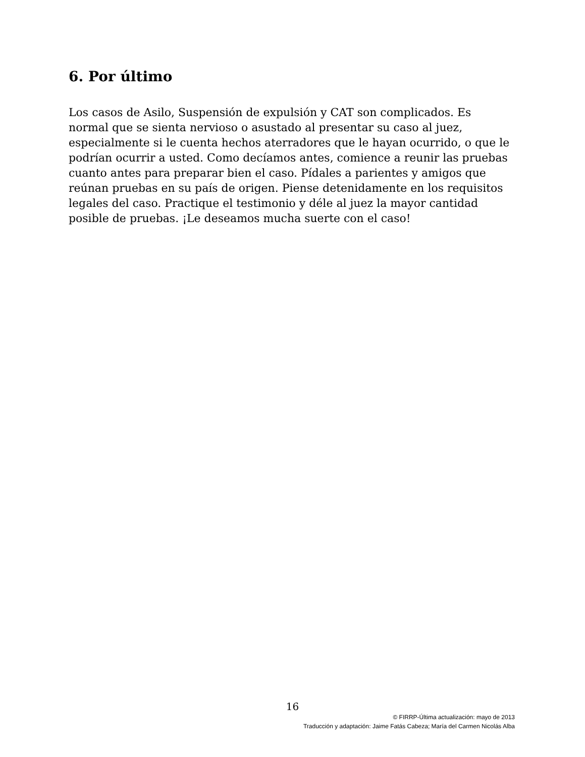6. Por último
Los casos de Asilo, Suspensión de expulsión y CAT son complicados. Es normal que se sienta nervioso o asustado al presentar su caso al juez, especialmente si le cuenta hechos aterradores que le hayan ocurrido, o que le podrían ocurrir a usted. Como decíamos antes, comience a reunir las pruebas cuanto antes para preparar bien el caso. Pídales a parientes y amigos que reúnan pruebas en su país de origen. Piense detenidamente en los requisitos legales del caso. Practique el testimonio y déle al juez la mayor cantidad posible de pruebas. ¡Le deseamos mucha suerte con el caso!
16
© FIRRP-Última actualización: mayo de 2013
Traducción y adaptación: Jaime Fatás Cabeza; María del Carmen Nicolás Alba